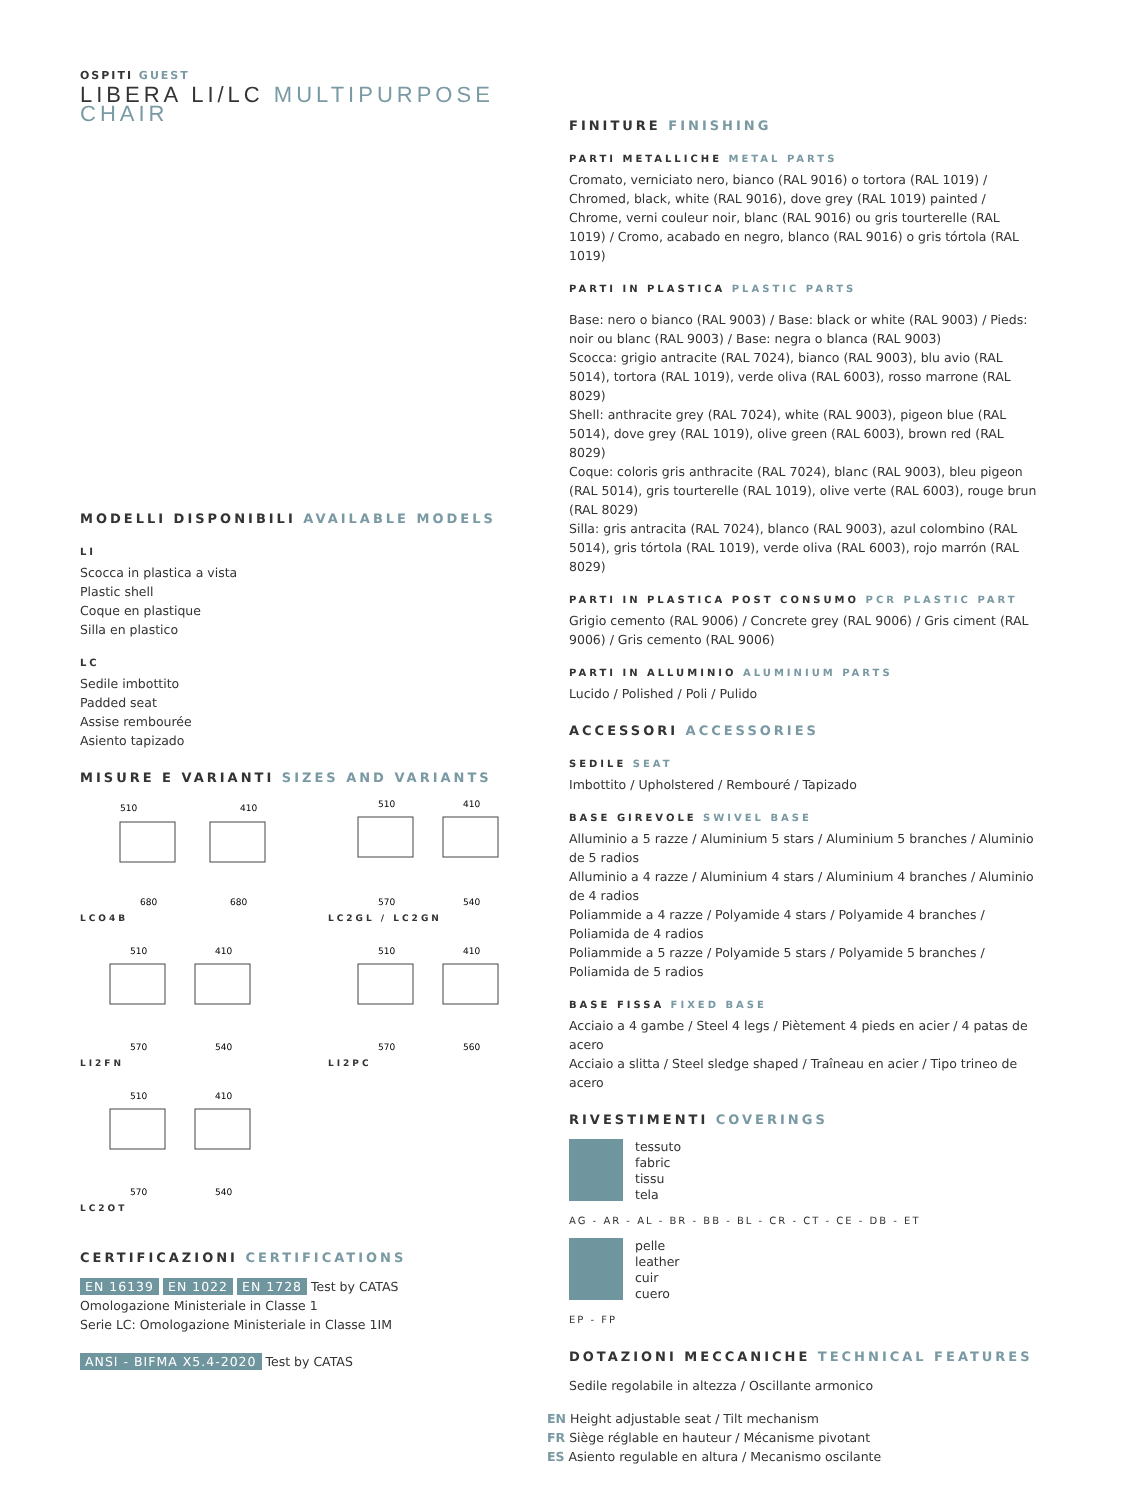OSPITI GUEST
LIBERA LI/LC MULTIPURPOSE CHAIR
MODELLI DISPONIBILI AVAILABLE MODELS
LI
Scocca in plastica a vista
Plastic shell
Coque en plastique
Silla en plastico
LC
Sedile imbottito
Padded seat
Assise rembourée
Asiento tapizado
MISURE E VARIANTI SIZES AND VARIANTS
510
410
680
680
LCO4B
510
410
570
540
LC2GL / LC2GN
510
410
570
540
LI2FN
510
410
570
560
LI2PC
510
410
570
540
LC2OT
CERTIFICAZIONI CERTIFICATIONS
EN 16139 EN 1022 EN 1728 Test by CATAS
Omologazione Ministeriale in Classe 1
Serie LC: Omologazione Ministeriale in Classe 1IM
ANSI - BIFMA X5.4-2020 Test by CATAS
FINITURE FINISHING
PARTI METALLICHE METAL PARTS
Cromato, verniciato nero, bianco (RAL 9016) o tortora (RAL 1019) / Chromed, black, white (RAL 9016), dove grey (RAL 1019) painted / Chrome, verni couleur noir, blanc (RAL 9016) ou gris tourterelle (RAL 1019) / Cromo, acabado en negro, blanco (RAL 9016) o gris tórtola (RAL 1019)
PARTI IN PLASTICA PLASTIC PARTS
Base: nero o bianco (RAL 9003) / Base: black or white (RAL 9003) / Pieds: noir ou blanc (RAL 9003) / Base: negra o blanca (RAL 9003)
Scocca: grigio antracite (RAL 7024), bianco (RAL 9003), blu avio (RAL 5014), tortora (RAL 1019), verde oliva (RAL 6003), rosso marrone (RAL 8029)
Shell: anthracite grey (RAL 7024), white (RAL 9003), pigeon blue (RAL 5014), dove grey (RAL 1019), olive green (RAL 6003), brown red (RAL 8029)
Coque: coloris gris anthracite (RAL 7024), blanc (RAL 9003), bleu pigeon (RAL 5014), gris tourterelle (RAL 1019), olive verte (RAL 6003), rouge brun (RAL 8029)
Silla: gris antracita (RAL 7024), blanco (RAL 9003), azul colombino (RAL 5014), gris tórtola (RAL 1019), verde oliva (RAL 6003), rojo marrón (RAL 8029)
PARTI IN PLASTICA POST CONSUMO PCR PLASTIC PART
Grigio cemento (RAL 9006) / Concrete grey (RAL 9006) / Gris ciment (RAL 9006) / Gris cemento (RAL 9006)
PARTI IN ALLUMINIO ALUMINIUM PARTS
Lucido / Polished / Poli / Pulido
ACCESSORI ACCESSORIES
SEDILE SEAT
Imbottito / Upholstered / Rembouré / Tapizado
BASE GIREVOLE SWIVEL BASE
Alluminio a 5 razze / Aluminium 5 stars / Aluminium 5 branches / Aluminio de 5 radios
Alluminio a 4 razze / Aluminium 4 stars / Aluminium 4 branches / Aluminio de 4 radios
Poliammide a 4 razze / Polyamide 4 stars / Polyamide 4 branches / Poliamida de 4 radios
Poliammide a 5 razze / Polyamide 5 stars / Polyamide 5 branches / Poliamida de 5 radios
BASE FISSA FIXED BASE
Acciaio a 4 gambe / Steel 4 legs / Piètement 4 pieds en acier / 4 patas de acero
Acciaio a slitta / Steel sledge shaped / Traîneau en acier / Tipo trineo de acero
RIVESTIMENTI COVERINGS
tessuto
fabric
tissu
tela
AG - AR - AL - BR - BB - BL - CR - CT - CE - DB - ET
pelle
leather
cuir
cuero
EP - FP
DOTAZIONI MECCANICHE TECHNICAL FEATURES
Sedile regolabile in altezza / Oscillante armonico
EN Height adjustable seat / Tilt mechanism
FR Siège réglable en hauteur / Mécanisme pivotant
ES Asiento regulable en altura / Mecanismo oscilante